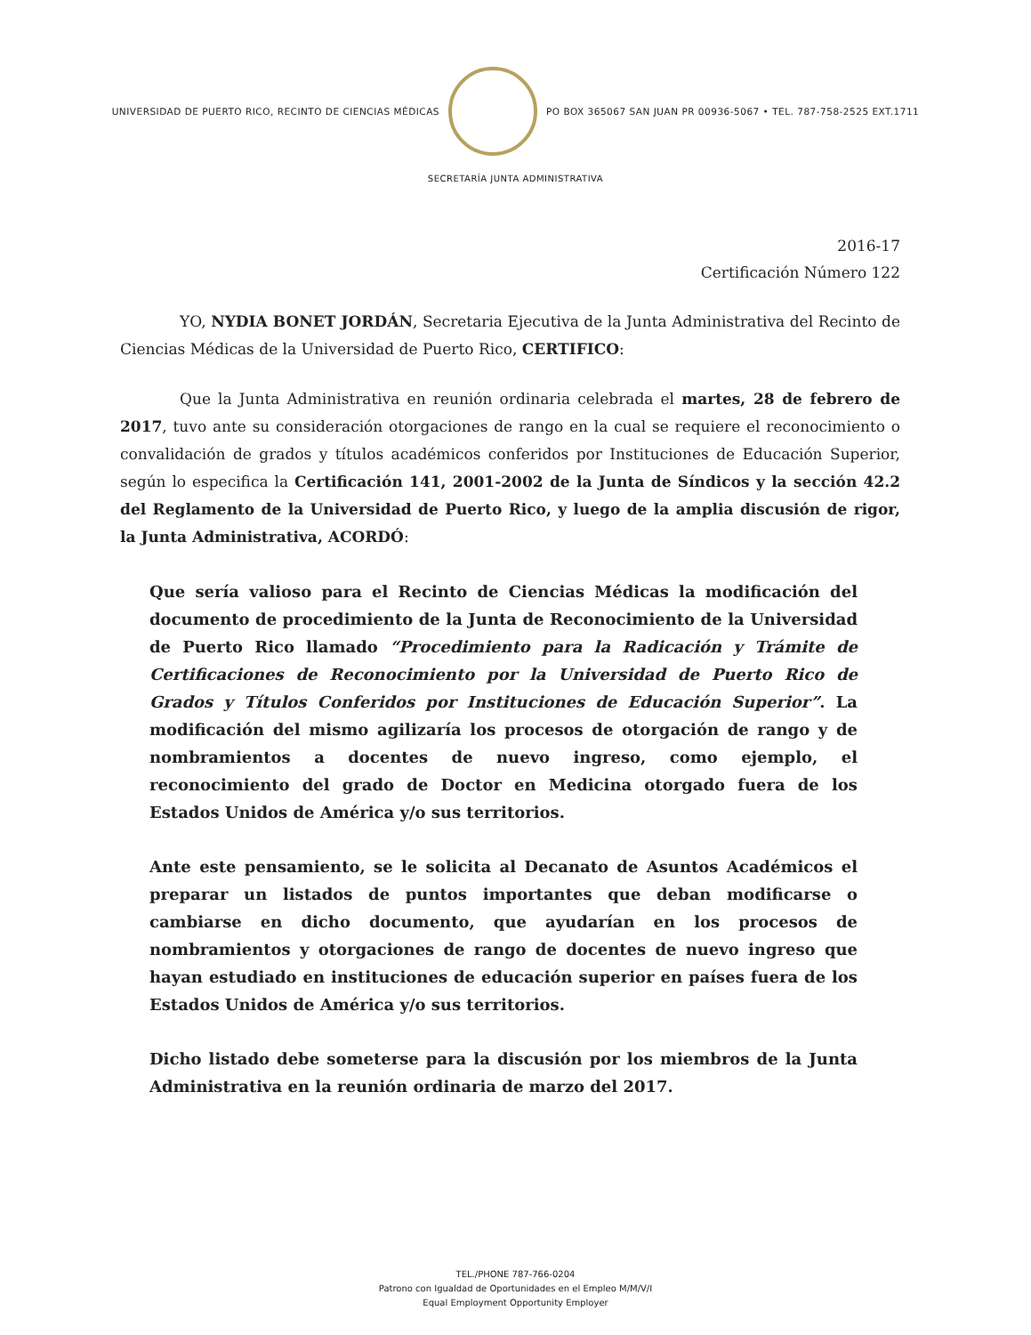UNIVERSIDAD DE PUERTO RICO, RECINTO DE CIENCIAS MÉDICAS
PO BOX 365067 SAN JUAN PR 00936-5067 • TEL. 787-758-2525 EXT.1711
SECRETARÍA JUNTA ADMINISTRATIVA
2016-17
Certificación Número 122
YO, NYDIA BONET JORDÁN, Secretaria Ejecutiva de la Junta Administrativa del Recinto de Ciencias Médicas de la Universidad de Puerto Rico, CERTIFICO:
Que la Junta Administrativa en reunión ordinaria celebrada el martes, 28 de febrero de 2017, tuvo ante su consideración otorgaciones de rango en la cual se requiere el reconocimiento o convalidación de grados y títulos académicos conferidos por Instituciones de Educación Superior, según lo especifica la Certificación 141, 2001-2002 de la Junta de Síndicos y la sección 42.2 del Reglamento de la Universidad de Puerto Rico, y luego de la amplia discusión de rigor, la Junta Administrativa, ACORDÓ:
Que sería valioso para el Recinto de Ciencias Médicas la modificación del documento de procedimiento de la Junta de Reconocimiento de la Universidad de Puerto Rico llamado “Procedimiento para la Radicación y Trámite de Certificaciones de Reconocimiento por la Universidad de Puerto Rico de Grados y Títulos Conferidos por Instituciones de Educación Superior”. La modificación del mismo agilizaría los procesos de otorgación de rango y de nombramientos a docentes de nuevo ingreso, como ejemplo, el reconocimiento del grado de Doctor en Medicina otorgado fuera de los Estados Unidos de América y/o sus territorios.
Ante este pensamiento, se le solicita al Decanato de Asuntos Académicos el preparar un listados de puntos importantes que deban modificarse o cambiarse en dicho documento, que ayudarían en los procesos de nombramientos y otorgaciones de rango de docentes de nuevo ingreso que hayan estudiado en instituciones de educación superior en países fuera de los Estados Unidos de América y/o sus territorios.
Dicho listado debe someterse para la discusión por los miembros de la Junta Administrativa en la reunión ordinaria de marzo del 2017.
TEL./PHONE 787-766-0204
Patrono con Igualdad de Oportunidades en el Empleo M/M/V/I
Equal Employment Opportunity Employer